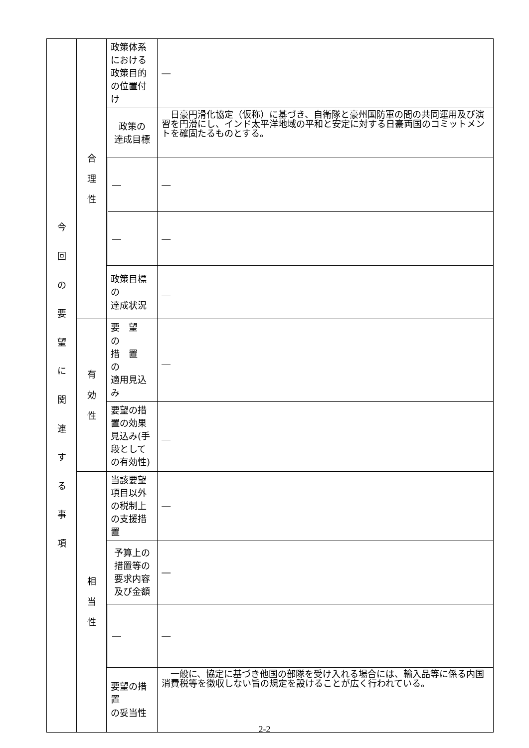| 今 回 の 要 望 に 関 連 す る 事 項 | 合 理 性 | 政策体系における政策目的の位置付け | | ― |
| | | 政策の 達成目標 | | 日豪円滑化協定（仮称）に基づき、自衛隊と豪州国防軍の間の共同運用及び演習を円滑にし、インド太平洋地域の平和と安定に対する日豪両国のコミットメントを確固たるものとする。 |
| | | | ― | ― |
| | | | ― | ― |
| | | 政策目標の 達成状況 | | ＿ |
| | 有 効 性 | 要 望 の 措 置 の 適用見込み | | ＿ |
| | | 要望の措置の効果見込み(手段としての有効性) | | ＿ |
| | 相 当 性 | 当該要望項目以外の税制上の支援措 置 | | ― |
| | | 予算上の 措置等の 要求内容 及び金額 | | ― |
| | | | ― | ― |
| | | 要望の措置 の妥当性 | | 一般に、協定に基づき他国の部隊を受け入れる場合には、輸入品等に係る内国消費税等を徴収しない旨の規定を設けることが広く行われている。 |
2-2